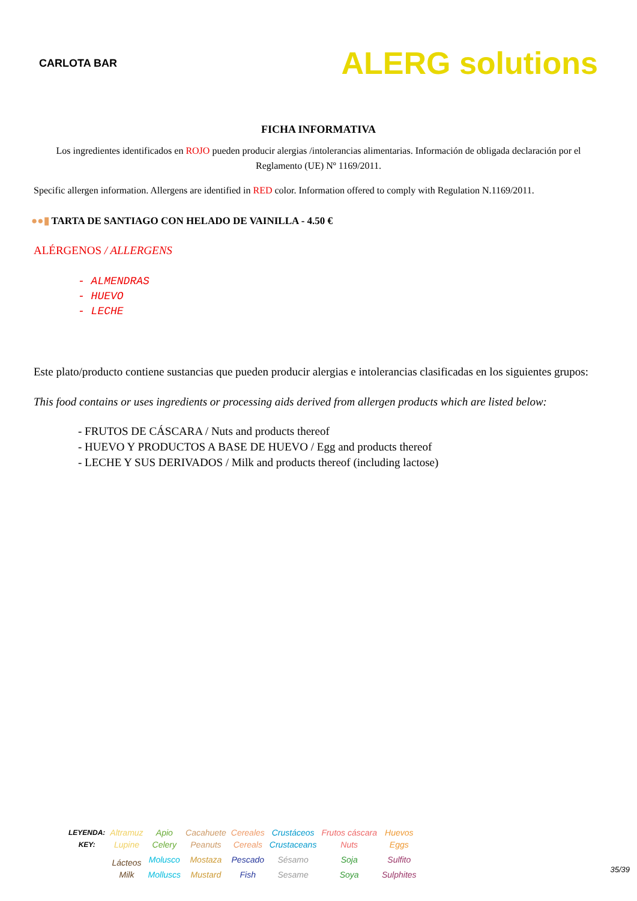CARLOTA BAR
ALERG solutions
FICHA INFORMATIVA
Los ingredientes identificados en ROJO pueden producir alergias /intolerancias alimentarias. Información de obligada declaración por el Reglamento (UE) Nº 1169/2011.
Specific allergen information. Allergens are identified in RED color. Information offered to comply with Regulation N.1169/2011.
●●▮ TARTA DE SANTIAGO CON HELADO DE VAINILLA - 4.50 €
ALÉRGENOS / ALLERGENS
- ALMENDRAS
- HUEVO
- LECHE
Este plato/producto contiene sustancias que pueden producir alergias e intolerancias clasificadas en los siguientes grupos:
This food contains or uses ingredients or processing aids derived from allergen products which are listed below:
- FRUTOS DE CÁSCARA / Nuts and products thereof
- HUEVO Y PRODUCTOS A BASE DE HUEVO / Egg and products thereof
- LECHE Y SUS DERIVADOS / Milk and products thereof (including lactose)
| LEYENDA: | Altramuz | Apio | Cacahuete | Cereales | Crustáceos | Frutos cáscara | Huevos |
| KEY: | Lupine | Celery | Peanuts | Cereals | Crustaceans | Nuts | Eggs |
| | Lácteos | Molusco | Mostaza | Pescado | Sésamo | Soja | Sulfito |
| | Milk | Molluscs | Mustard | Fish | Sesame | Soya | Sulphites |
35/39